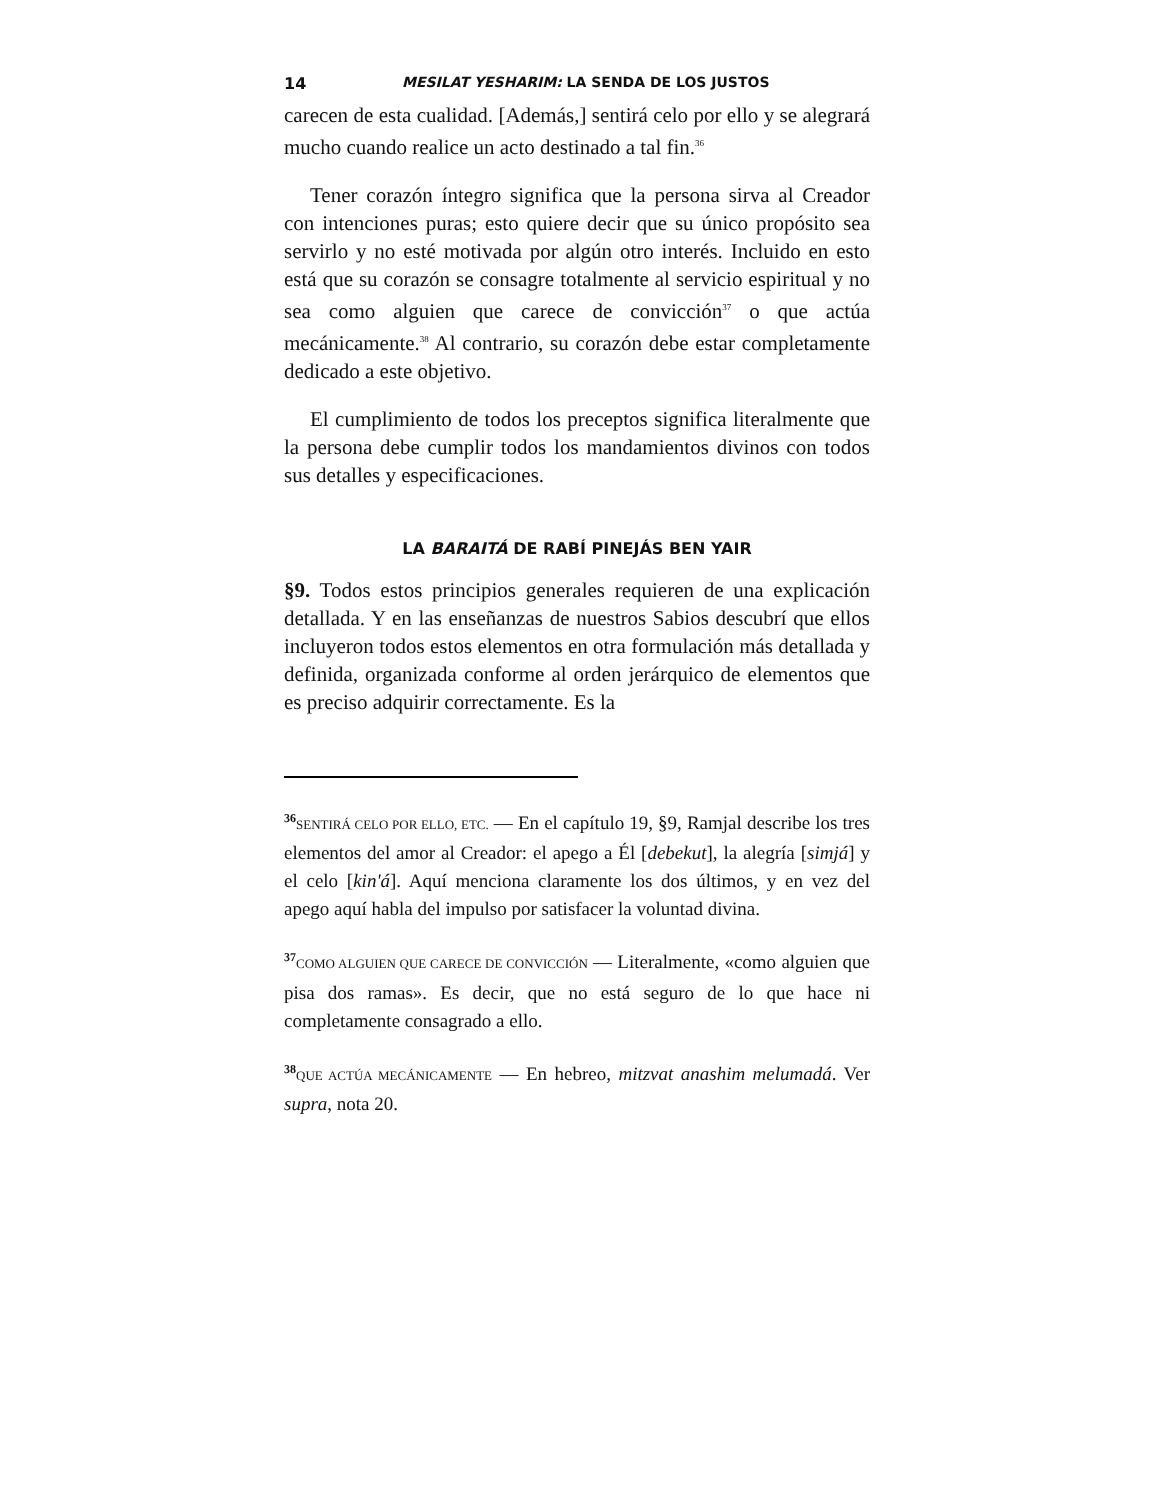14 MESILAT YESHARIM: LA SENDA DE LOS JUSTOS
carecen de esta cualidad. [Además,] sentirá celo por ello y se alegrará mucho cuando realice un acto destinado a tal fin.<sup>36</sup>
Tener corazón íntegro significa que la persona sirva al Creador con intenciones puras; esto quiere decir que su único propósito sea servirlo y no esté motivada por algún otro interés. Incluido en esto está que su corazón se consagre totalmente al servicio espiritual y no sea como alguien que carece de convicción<sup>37</sup> o que actúa mecánicamente.<sup>38</sup> Al contrario, su corazón debe estar completamente dedicado a este objetivo.
El cumplimiento de todos los preceptos significa literalmente que la persona debe cumplir todos los mandamientos divinos con todos sus detalles y especificaciones.
LA BARAITÁ DE RABÍ PINEJÁS BEN YAIR
§9. Todos estos principios generales requieren de una explicación detallada. Y en las enseñanzas de nuestros Sabios descubrí que ellos incluyeron todos estos elementos en otra formulación más detallada y definida, organizada conforme al orden jerárquico de elementos que es preciso adquirir correctamente. Es la
<sup>36</sup>SENTIRÁ CELO POR ELLO, ETC. — En el capítulo 19, §9, Ramjal describe los tres elementos del amor al Creador: el apego a Él [debekut], la alegría [simjá] y el celo [kin'á]. Aquí menciona claramente los dos últimos, y en vez del apego aquí habla del impulso por satisfacer la voluntad divina.
<sup>37</sup>COMO ALGUIEN QUE CARECE DE CONVICCIÓN — Literalmente, «como alguien que pisa dos ramas». Es decir, que no está seguro de lo que hace ni completamente consagrado a ello.
<sup>38</sup> QUE ACTÚA MECÁNICAMENTE — En hebreo, mitzvat anashim melumadá. Ver supra, nota 20.